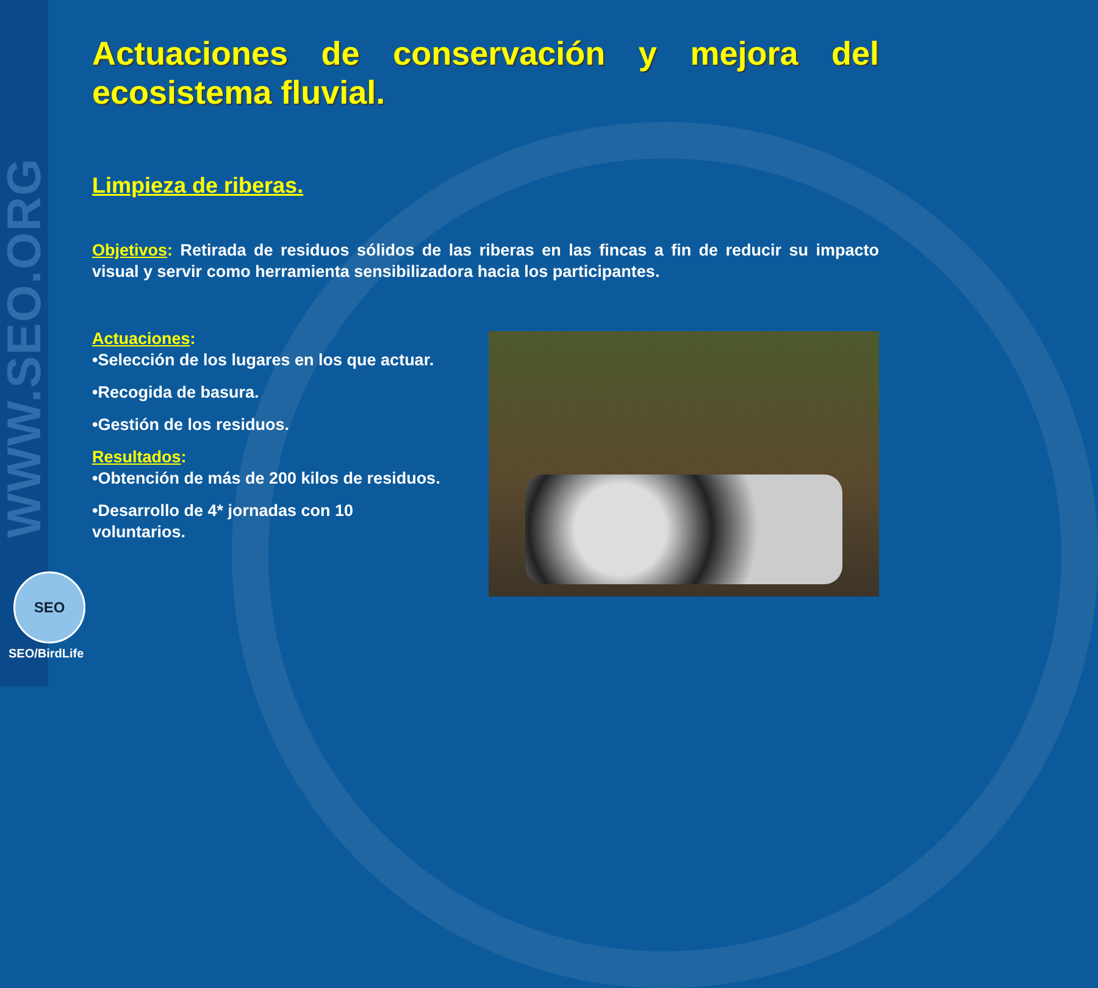WWW.SEO.ORG
SEO
SEO/BirdLife
Actuaciones de conservación y mejora del ecosistema fluvial.
Limpieza de riberas.
Objetivos: Retirada de residuos sólidos de las riberas en las fincas a fin de reducir su impacto visual y servir como herramienta sensibilizadora hacia los participantes.
Actuaciones:
•Selección de los lugares en los que actuar.
•Recogida de basura.
•Gestión de los residuos.
Resultados:
•Obtención de más de 200 kilos de residuos.
•Desarrollo de 4* jornadas con 10
voluntarios.